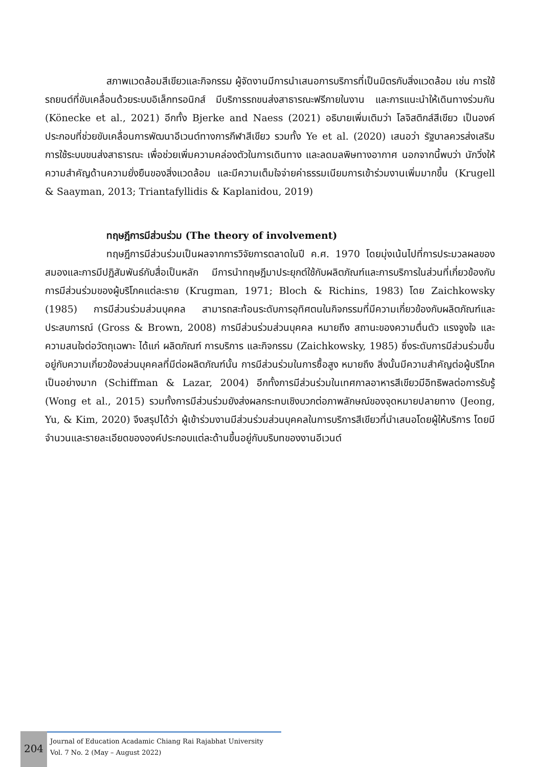สภาพแวดล้อมสีเขียวและกิจกรรม ผู้จัดงานมีการนำเสนอการบริการที่เป็นมิตรกับสิ่งแวดล้อม เช่น การใช้รถยนต์ที่ขับเคลื่อนด้วยระบบอิเล็กทรอนิกส์ มีบริการรถขนส่งสาธารณะฟรีภายในงาน และการแนะนำให้เดินทางร่วมกัน (Könecke et al., 2021) อีกทั้ง Bjerke and Naess (2021) อธิบายเพิ่มเติมว่า โลจิสติกส์สีเขียว เป็นองค์ประกอบที่ช่วยขับเคลื่อนการพัฒนาอีเวนต์ทางการกีฬาสีเขียว รวมทั้ง Ye et al. (2020) เสนอว่า รัฐบาลควรส่งเสริมการใช้ระบบขนส่งสาธารณะ เพื่อช่วยเพิ่มความคล่องตัวในการเดินทาง และลดมลพิษทางอากาศ นอกจากนี้พบว่า นักวิ่งให้ความสำคัญด้านความยั่งยืนของสิ่งแวดล้อม และมีความเต็มใจจ่ายค่าธรรมเนียมการเข้าร่วมงานเพิ่มมากขึ้น (Krugell & Saayman, 2013; Triantafyllidis & Kaplanidou, 2019)
ทฤษฎีการมีส่วนร่วม (The theory of involvement)
ทฤษฎีการมีส่วนร่วมเป็นผลจากการวิจัยการตลาดในปี ค.ศ. 1970 โดยมุ่งเน้นไปที่การประมวลผลของสมองและการมีปฏิสัมพันธ์กับสื่อเป็นหลัก มีการนำทฤษฎีมาประยุกต์ใช้กับผลิตภัณฑ์และการบริการในส่วนที่เกี่ยวข้องกับการมีส่วนร่วมของผู้บริโภคแต่ละราย (Krugman, 1971; Bloch & Richins, 1983) โดย Zaichkowsky (1985) การมีส่วนร่วมส่วนบุคคล สามารถสะท้อนระดับการอุทิศตนในกิจกรรมที่มีความเกี่ยวข้องกับผลิตภัณฑ์และประสบการณ์ (Gross & Brown, 2008) การมีส่วนร่วมส่วนบุคคล หมายถึง สถานะของความตื่นตัว แรงจูงใจ และความสนใจต่อวัตถุเฉพาะ ได้แก่ ผลิตภัณฑ์ การบริการ และกิจกรรม (Zaichkowsky, 1985) ซึ่งระดับการมีส่วนร่วมขึ้นอยู่กับความเกี่ยวข้องส่วนบุคคลที่มีต่อผลิตภัณฑ์นั้น การมีส่วนร่วมในการซื้อสูง หมายถึง สิ่งนั้นมีความสำคัญต่อผู้บริโภคเป็นอย่างมาก (Schiffman & Lazar, 2004) อีกทั้งการมีส่วนร่วมในเทศกาลอาหารสีเขียวมีอิทธิพลต่อการรับรู้ (Wong et al., 2015) รวมทั้งการมีส่วนร่วมยังส่งผลกระทบเชิงบวกต่อภาพลักษณ์ของจุดหมายปลายทาง (Jeong, Yu, & Kim, 2020) จึงสรุปได้ว่า ผู้เข้าร่วมงานมีส่วนร่วมส่วนบุคคลในการบริการสีเขียวที่นำเสนอโดยผู้ให้บริการ โดยมีจำนวนและรายละเอียดขององค์ประกอบแต่ละด้านขึ้นอยู่กับบริบทของงานอีเวนต์
204
Journal of Education Acadamic Chiang Rai Rajabhat University
Vol. 7 No. 2 (May – August 2022)